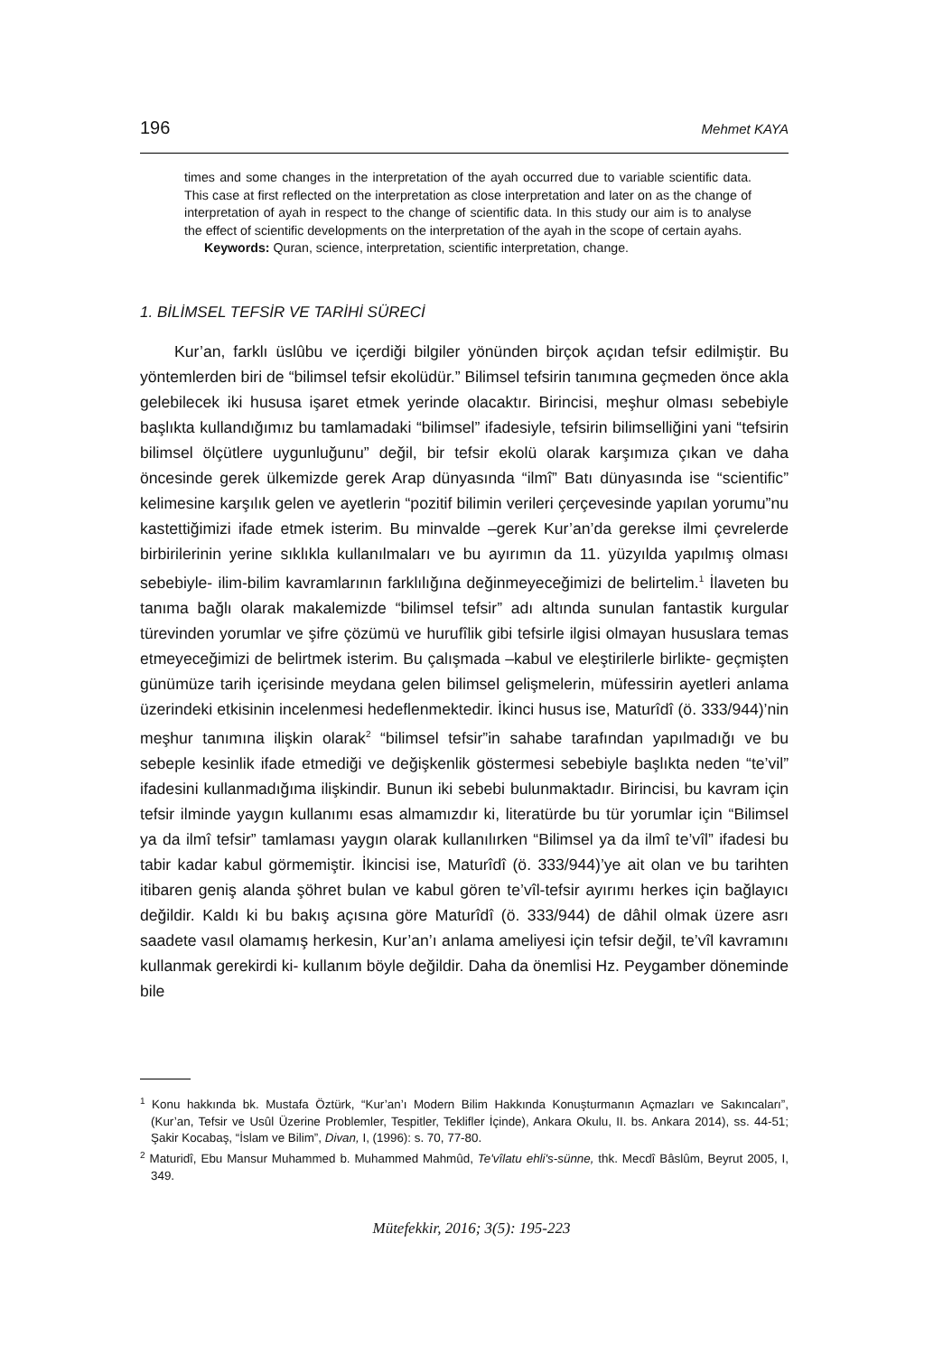196 Mehmet KAYA
times and some changes in the interpretation of the ayah occurred due to variable scientific data. This case at first reflected on the interpretation as close interpretation and later on as the change of interpretation of ayah in respect to the change of scientific data. In this study our aim is to analyse the effect of scientific developments on the interpretation of the ayah in the scope of certain ayahs.
Keywords: Quran, science, interpretation, scientific interpretation, change.
1. BİLİMSEL TEFSİR VE TARİHİ SÜRECİ
Kur’an, farklı üslûbu ve içerdiği bilgiler yönünden birçok açıdan tefsir edilmiştir. Bu yöntemlerden biri de “bilimsel tefsir ekolüdür.” Bilimsel tefsirin tanımına geçmeden önce akla gelebilecek iki hususa işaret etmek yerinde olacaktır. Birincisi, meşhur olması sebebiyle başlıkta kullandığımız bu tamlamadaki “bilimsel” ifadesiyle, tefsirin bilimselliğini yani “tefsirin bilimsel ölçütlere uygunluğunu” değil, bir tefsir ekolü olarak karşımıza çıkan ve daha öncesinde gerek ülkemizde gerek Arap dünyasında “ilmî” Batı dünyasında ise “scientific” kelimesine karşılık gelen ve ayetlerin “pozitif bilimin verileri çerçevesinde yapılan yorumu”nu kastettiğimizi ifade etmek isterim. Bu minvalde –gerek Kur’an’da gerekse ilmi çevrelerde birbirilerinin yerine sıklıkla kullanılmaları ve bu ayırımın da 11. yüzyılda yapılmış olması sebebiyle- ilim-bilim kavramlarının farklılığına değinmeyeceğimizi de belirtelim.<sup>1</sup> İlaveten bu tanıma bağlı olarak makalemizde “bilimsel tefsir” adı altında sunulan fantastik kurgular türevinden yorumlar ve şifre çözümü ve hurufîlik gibi tefsirle ilgisi olmayan hususlara temas etmeyeceğimizi de belirtmek isterim. Bu çalışmada –kabul ve eleştirilerle birlikte- geçmişten günümüze tarih içerisinde meydana gelen bilimsel gelişmelerin, müfessirin ayetleri anlama üzerindeki etkisinin incelenmesi hedeflenmektedir. İkinci husus ise, Maturîdî (ö. 333/944)’nin meşhur tanımına ilişkin olarak<sup>2</sup> “bilimsel tefsir”in sahabe tarafından yapılmadığı ve bu sebeple kesinlik ifade etmediği ve değişkenlik göstermesi sebebiyle başlıkta neden “te’vil” ifadesini kullanmadığıma ilişkindir. Bunun iki sebebi bulunmaktadır. Birincisi, bu kavram için tefsir ilminde yaygın kullanımı esas almamızdır ki, literatürde bu tür yorumlar için “Bilimsel ya da ilmî tefsir” tamlaması yaygın olarak kullanılırken “Bilimsel ya da ilmî te’vîl” ifadesi bu tabir kadar kabul görmemiştir. İkincisi ise, Maturîdî (ö. 333/944)’ye ait olan ve bu tarihten itibaren geniş alanda şöhret bulan ve kabul gören te’vîl-tefsir ayırımı herkes için bağlayıcı değildir. Kaldı ki bu bakış açısına göre Maturîdî (ö. 333/944) de dâhil olmak üzere asrı saadete vasıl olamamış herkesin, Kur’an’ı anlama ameliyesi için tefsir değil, te’vîl kavramını kullanmak gerekirdi ki- kullanım böyle değildir. Daha da önemlisi Hz. Peygamber döneminde bile
<sup>1</sup> Konu hakkında bk. Mustafa Öztürk, “Kur’an’ı Modern Bilim Hakkında Konuşturmanın Açmazları ve Sakıncaları”, (Kur’an, Tefsir ve Usûl Üzerine Problemler, Tespitler, Teklifler İçinde), Ankara Okulu, II. bs. Ankara 2014), ss. 44-51; Şakir Kocabaş, “İslam ve Bilim”, Divan, I, (1996): s. 70, 77-80.
<sup>2</sup> Maturidî, Ebu Mansur Muhammed b. Muhammed Mahmûd, Te'vîlatu ehli's-sünne, thk. Mecdî Bâslûm, Beyrut 2005, I, 349.
Mütefekkir, 2016; 3(5): 195-223